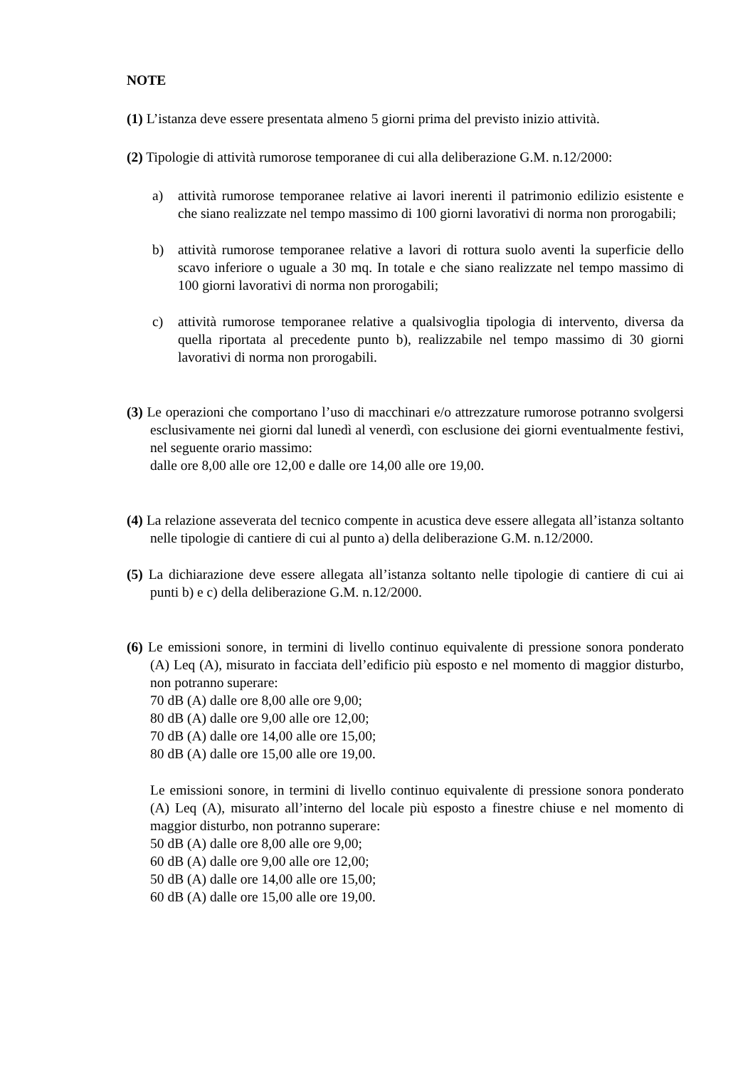NOTE
(1) L’istanza deve essere presentata almeno 5 giorni prima del previsto inizio attività.
(2) Tipologie di attività rumorose temporanee di cui alla deliberazione G.M. n.12/2000:
a) attività rumorose temporanee relative ai lavori inerenti il patrimonio edilizio esistente e che siano realizzate nel tempo massimo di 100 giorni lavorativi di norma non prorogabili;
b) attività rumorose temporanee relative a lavori di rottura suolo aventi la superficie dello scavo inferiore o uguale a 30 mq. In totale e che siano realizzate nel tempo massimo di 100 giorni lavorativi di norma non prorogabili;
c) attività rumorose temporanee relative a qualsivoglia tipologia di intervento, diversa da quella riportata al precedente punto b), realizzabile nel tempo massimo di 30 giorni lavorativi di norma non prorogabili.
(3) Le operazioni che comportano l’uso di macchinari e/o attrezzature rumorose potranno svolgersi esclusivamente nei giorni dal lunedì al venerdì, con esclusione dei giorni eventualmente festivi, nel seguente orario massimo:
dalle ore 8,00 alle ore 12,00 e dalle ore 14,00 alle ore 19,00.
(4) La relazione asseverata del tecnico compente in acustica deve essere allegata all’istanza soltanto nelle tipologie di cantiere di cui al punto a) della deliberazione G.M. n.12/2000.
(5) La dichiarazione deve essere allegata all’istanza soltanto nelle tipologie di cantiere di cui ai punti b) e c) della deliberazione G.M. n.12/2000.
(6) Le emissioni sonore, in termini di livello continuo equivalente di pressione sonora ponderato (A) Leq (A), misurato in facciata dell’edificio più esposto e nel momento di maggior disturbo, non potranno superare:
70 dB (A) dalle ore 8,00 alle ore 9,00;
80 dB (A) dalle ore 9,00 alle ore 12,00;
70 dB (A) dalle ore 14,00 alle ore 15,00;
80 dB (A) dalle ore 15,00 alle ore 19,00.
Le emissioni sonore, in termini di livello continuo equivalente di pressione sonora ponderato (A) Leq (A), misurato all’interno del locale più esposto a finestre chiuse e nel momento di maggior disturbo, non potranno superare:
50 dB (A) dalle ore 8,00 alle ore 9,00;
60 dB (A) dalle ore 9,00 alle ore 12,00;
50 dB (A) dalle ore 14,00 alle ore 15,00;
60 dB (A) dalle ore 15,00 alle ore 19,00.